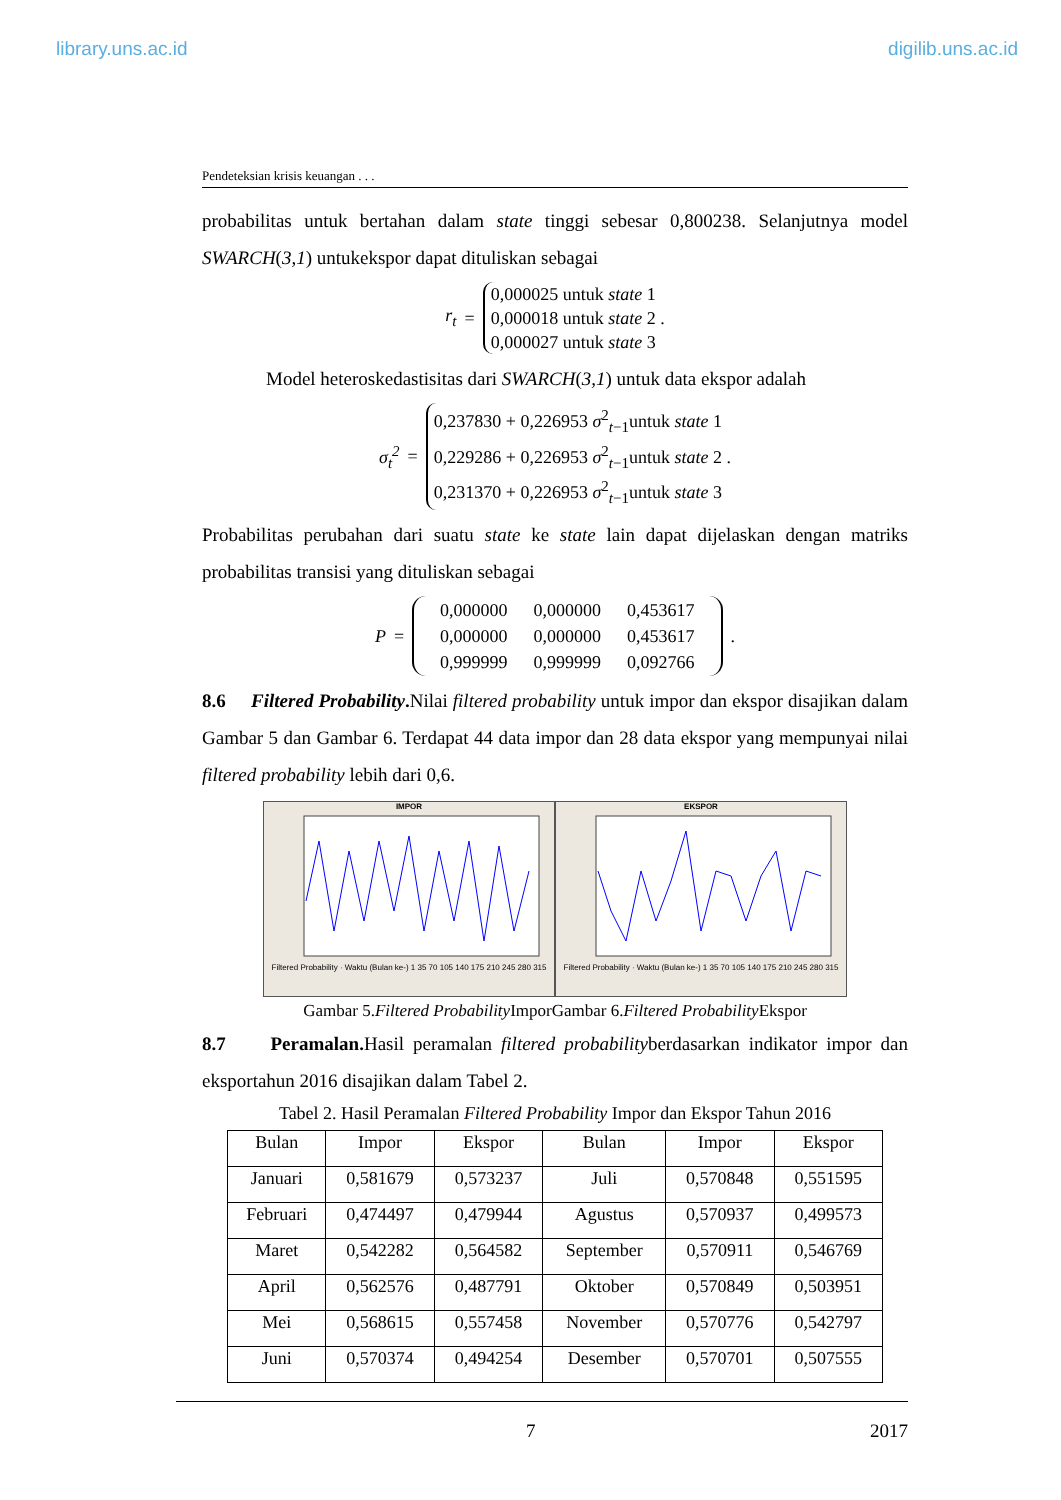library.uns.ac.id digilib.uns.ac.id
Pendeteksian krisis keuangan . . .
probabilitas untuk bertahan dalam state tinggi sebesar 0,800238. Selanjutnya model SWARCH(3,1) untukekspor dapat dituliskan sebagai
r<sub>t</sub> =
0,000025 untuk state 1
0,000018 untuk state 2 .
0,000027 untuk state 3
Model heteroskedastisitas dari SWARCH(3,1) untuk data ekspor adalah
σ<sub>t</sub><sup>2</sup> =
0,237830 + 0,226953 σ<sup>2</sup><sub>t−1</sub>untuk state 1
0,229286 + 0,226953 σ<sup>2</sup><sub>t−1</sub>untuk state 2 .
0,231370 + 0,226953 σ<sup>2</sup><sub>t−1</sub>untuk state 3
Probabilitas perubahan dari suatu state ke state lain dapat dijelaskan dengan matriks probabilitas transisi yang dituliskan sebagai
P =
| 0,000000 | 0,000000 | 0,453617 |
| 0,000000 | 0,000000 | 0,453617 |
| 0,999999 | 0,999999 | 0,092766 |
.
8.6 Filtered Probability. Nilai filtered probability untuk impor dan ekspor disajikan dalam Gambar 5 dan Gambar 6. Terdapat 44 data impor dan 28 data ekspor yang mempunyai nilai filtered probability lebih dari 0,6.
IMPOR
Filtered Probability · Waktu (Bulan ke-) 1 35 70 105 140 175 210 245 280 315
EKSPOR
Filtered Probability · Waktu (Bulan ke-) 1 35 70 105 140 175 210 245 280 315
Gambar 5.Filtered Probability ImporGambar 6.Filtered Probability Ekspor
8.7 Peramalan. Hasil peramalan filtered probabilityberdasarkan indikator impor dan eksportahun 2016 disajikan dalam Tabel 2.
Tabel 2. Hasil Peramalan Filtered Probability Impor dan Ekspor Tahun 2016
| Bulan | Impor | Ekspor | Bulan | Impor | Ekspor |
| --- | --- | --- | --- | --- | --- |
| Januari | 0,581679 | 0,573237 | Juli | 0,570848 | 0,551595 |
| Februari | 0,474497 | 0,479944 | Agustus | 0,570937 | 0,499573 |
| Maret | 0,542282 | 0,564582 | September | 0,570911 | 0,546769 |
| April | 0,562576 | 0,487791 | Oktober | 0,570849 | 0,503951 |
| Mei | 0,568615 | 0,557458 | November | 0,570776 | 0,542797 |
| Juni | 0,570374 | 0,494254 | Desember | 0,570701 | 0,507555 |
7 2017